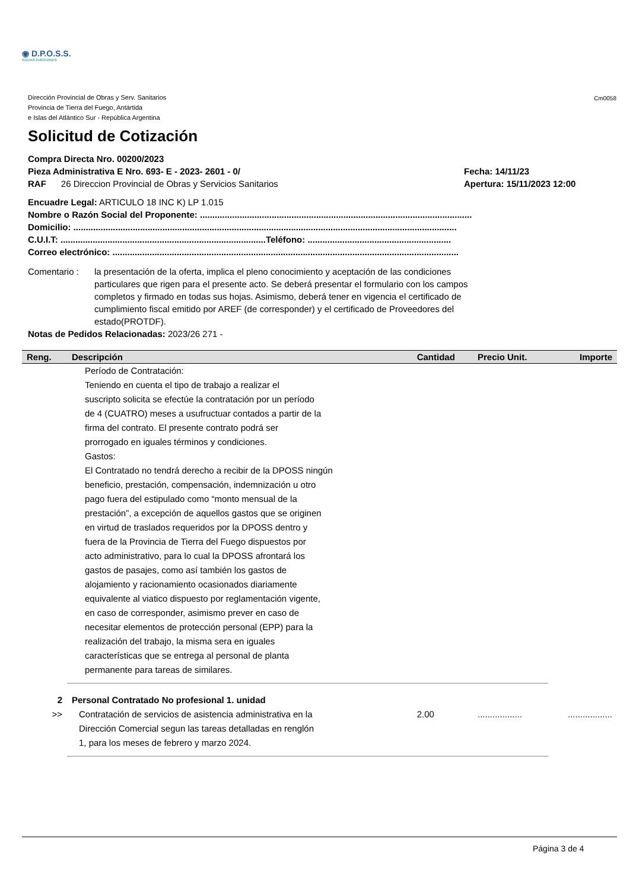◉ D.P.O.S.S.
AGUAS FUEGUINAS
Dirección Provincial de Obras y Serv. Sanitarios
Provincia de Tierra del Fuego, Antártida
e Islas del Atlántico Sur - República Argentina
Cm0058
Solicitud de Cotización
Compra Directa Nro. 00200/2023
Pieza Administrativa E Nro. 693- E - 2023- 2601 - 0/ Fecha: 14/11/23
RAF 26 Direccion Provincial de Obras y Servicios Sanitarios Apertura: 15/11/2023 12:00
Encuadre Legal: ARTICULO 18 INC K) LP 1.015
Nombre o Razón Social del Proponente: ..............................................................................................................
Domicilio: ...........................................................................................................................................................
C.U.I.T: ...................................................................................Teléfono: ..........................................................
Correo electrónico: ............................................................................................................................................
Comentario : la presentación de la oferta, implica el pleno conocimiento y aceptación de las condiciones particulares que rigen para el presente acto. Se deberá presentar el formulario con los campos completos y firmado en todas sus hojas. Asimismo, deberá tener en vigencia el certificado de cumplimiento fiscal emitido por AREF (de corresponder) y el certificado de Proveedores del estado(PROTDF).
Notas de Pedidos Relacionadas: 2023/26 271 -
| Reng. | Descripción | Cantidad | Precio Unit. | Importe |
| --- | --- | --- | --- | --- |
| | Período de Contratación: Teniendo en cuenta el tipo de trabajo a realizar el suscripto solicita se efectúe la contratación por un período de 4 (CUATRO) meses a usufructuar contados a partir de la firma del contrato. El presente contrato podrá ser prorrogado en iguales términos y condiciones. Gastos: El Contratado no tendrá derecho a recibir de la DPOSS ningún beneficio, prestación, compensación, indemnización u otro pago fuera del estipulado como “monto mensual de la prestación”, a excepción de aquellos gastos que se originen en virtud de traslados requeridos por la DPOSS dentro y fuera de la Provincia de Tierra del Fuego dispuestos por acto administrativo, para lo cual la DPOSS afrontará los gastos de pasajes, como así también los gastos de alojamiento y racionamiento ocasionados diariamente equivalente al viatico dispuesto por reglamentación vigente, en caso de corresponder, asimismo prever en caso de necesitar elementos de protección personal (EPP) para la realización del trabajo, la misma sera en iguales características que se entrega al personal de planta permanente para tareas de similares. | | | |
| 2 >> | Personal Contratado No profesional 1. unidad Contratación de servicios de asistencia administrativa en la Dirección Comercial segun las tareas detalladas en renglón 1, para los meses de febrero y marzo 2024. | 2.00 | .................. | .................. |
Página 3 de 4